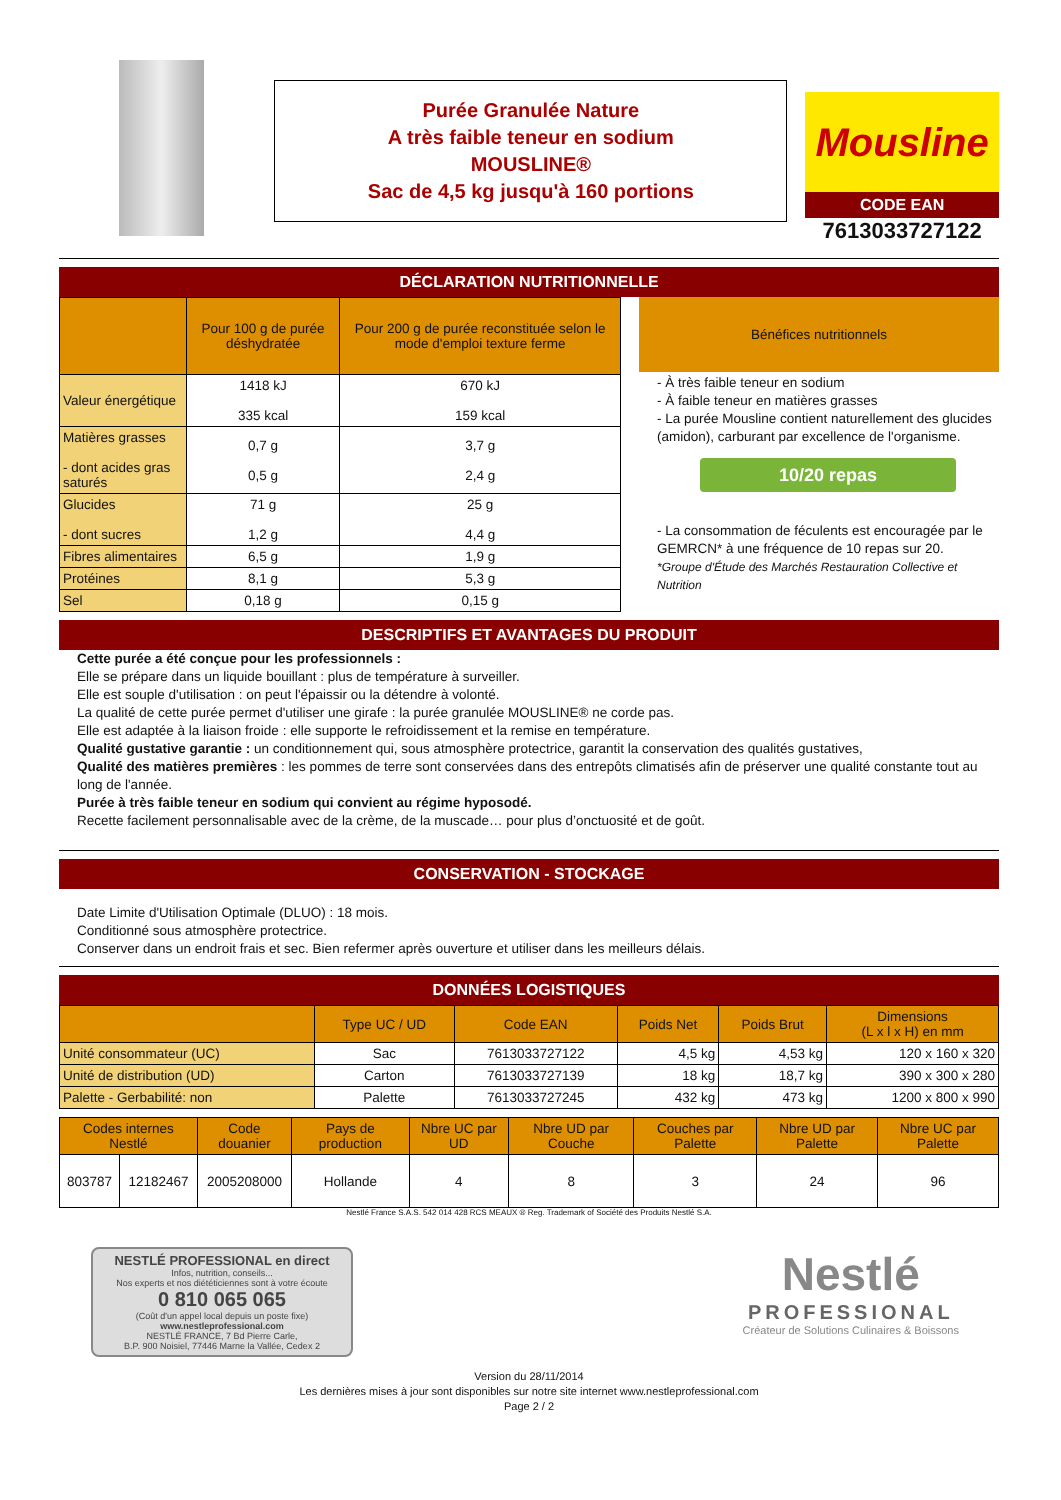Purée Granulée Nature
A très faible teneur en sodium
MOUSLINE®
Sac de 4,5 kg jusqu'à 160 portions
Mousline
CODE EAN
7613033727122
DÉCLARATION NUTRITIONNELLE
| | Pour 100 g de purée déshydratée | Pour 200 g de purée reconstituée selon le mode d'emploi texture ferme |
| --- | --- | --- |
| Valeur énergétique | 1418 kJ 335 kcal | 670 kJ 159 kcal |
| Matières grasses - dont acides gras saturés | 0,7 g 0,5 g | 3,7 g 2,4 g |
| Glucides - dont sucres | 71 g 1,2 g | 25 g 4,4 g |
| Fibres alimentaires | 6,5 g | 1,9 g |
| Protéines | 8,1 g | 5,3 g |
| Sel | 0,18 g | 0,15 g |
Bénéfices nutritionnels
- À très faible teneur en sodium
- À faible teneur en matières grasses
- La purée Mousline contient naturellement des glucides (amidon), carburant par excellence de l'organisme.
10/20 repas
- La consommation de féculents est encouragée par le GEMRCN* à une fréquence de 10 repas sur 20.
*Groupe d'Étude des Marchés Restauration Collective et Nutrition
DESCRIPTIFS ET AVANTAGES DU PRODUIT
Cette purée a été conçue pour les professionnels :
Elle se prépare dans un liquide bouillant : plus de température à surveiller.
Elle est souple d'utilisation : on peut l'épaissir ou la détendre à volonté.
La qualité de cette purée permet d'utiliser une girafe : la purée granulée MOUSLINE® ne corde pas.
Elle est adaptée à la liaison froide : elle supporte le refroidissement et la remise en température.
Qualité gustative garantie : un conditionnement qui, sous atmosphère protectrice, garantit la conservation des qualités gustatives,
Qualité des matières premières : les pommes de terre sont conservées dans des entrepôts climatisés afin de préserver une qualité constante tout au long de l'année.
Purée à très faible teneur en sodium qui convient au régime hyposodé.
Recette facilement personnalisable avec de la crème, de la muscade… pour plus d’onctuosité et de goût.
CONSERVATION - STOCKAGE
Date Limite d'Utilisation Optimale (DLUO) : 18 mois.
Conditionné sous atmosphère protectrice.
Conserver dans un endroit frais et sec. Bien refermer après ouverture et utiliser dans les meilleurs délais.
DONNÉES LOGISTIQUES
| | Type UC / UD | Code EAN | Poids Net | Poids Brut | Dimensions (L x l x H) en mm |
| --- | --- | --- | --- | --- | --- |
| Unité consommateur (UC) | Sac | 7613033727122 | 4,5 kg | 4,53 kg | 120 x 160 x 320 |
| Unité de distribution (UD) | Carton | 7613033727139 | 18 kg | 18,7 kg | 390 x 300 x 280 |
| Palette - Gerbabilité: non | Palette | 7613033727245 | 432 kg | 473 kg | 1200 x 800 x 990 |
| Codes internes Nestlé | | Code douanier | Pays de production | Nbre UC par UD | Nbre UD par Couche | Couches par Palette | Nbre UD par Palette | Nbre UC par Palette |
| --- | --- | --- | --- | --- | --- | --- | --- | --- |
| 803787 | 12182467 | 2005208000 | Hollande | 4 | 8 | 3 | 24 | 96 |
Nestlé France S.A.S. 542 014 428 RCS MEAUX ® Reg. Trademark of Société des Produits Nestlé S.A.
NESTLÉ PROFESSIONAL en direct
Infos, nutrition, conseils...
Nos experts et nos diététiciennes sont à votre écoute
0 810 065 065
(Coût d'un appel local depuis un poste fixe)
www.nestleprofessional.com
NESTLÉ FRANCE, 7 Bd Pierre Carle,
B.P. 900 Noisiel, 77446 Marne la Vallée, Cedex 2
Nestlé
PROFESSIONAL
Créateur de Solutions Culinaires & Boissons
Version du 28/11/2014
Les dernières mises à jour sont disponibles sur notre site internet www.nestleprofessional.com
Page 2 / 2